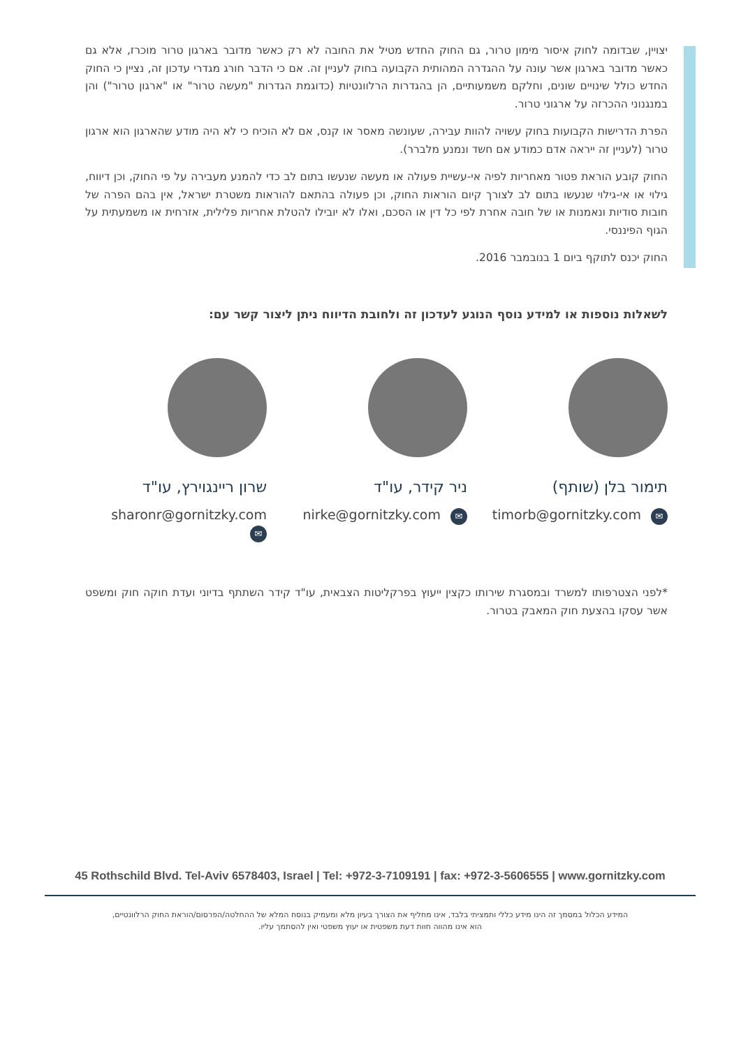יצויין, שבדומה לחוק איסור מימון טרור, גם החוק החדש מטיל את החובה לא רק כאשר מדובר בארגון טרור מוכרז, אלא גם כאשר מדובר בארגון אשר עונה על ההגדרה המהותית הקבועה בחוק לעניין זה. אם כי הדבר חורג מגדרי עדכון זה, נציין כי החוק החדש כולל שינויים שונים, וחלקם משמעותיים, הן בהגדרות הרלוונטיות (כדוגמת הגדרות "מעשה טרור" או "ארגון טרור") והן במנגנוני ההכרזה על ארגוני טרור.
הפרת הדרישות הקבועות בחוק עשויה להוות עבירה, שעונשה מאסר או קנס, אם לא הוכיח כי לא היה מודע שהארגון הוא ארגון טרור (לעניין זה ייראה אדם כמודע אם חשד ונמנע מלברר).
החוק קובע הוראת פטור מאחריות לפיה אי-עשיית פעולה או מעשה שנעשו בתום לב כדי להמנע מעבירה על פי החוק, וכן דיווח, גילוי או אי-גילוי שנעשו בתום לב לצורך קיום הוראות החוק, וכן פעולה בהתאם להוראות משטרת ישראל, אין בהם הפרה של חובות סודיות ונאמנות או של חובה אחרת לפי כל דין או הסכם, ואלו לא יובילו להטלת אחריות פלילית, אזרחית או משמעתית על הגוף הפיננסי.
החוק יכנס לתוקף ביום 1 בנובמבר 2016.
לשאלות נוספות או למידע נוסף הנוגע לעדכון זה ולחובת הדיווח ניתן ליצור קשר עם:
תימור בלן (שותף)
timorb@gornitzky.com ✉
ניר קידר, עו"ד
nirke@gornitzky.com ✉
שרון ריינגוירץ, עו"ד
sharonr@gornitzky.com ✉
*לפני הצטרפותו למשרד ובמסגרת שירותו כקצין ייעוץ בפרקליטות הצבאית, עו"ד קידר השתתף בדיוני ועדת חוקה חוק ומשפט אשר עסקו בהצעת חוק המאבק בטרור.
45 Rothschild Blvd. Tel-Aviv 6578403, Israel | Tel: +972-3-7109191 | fax: +972-3-5606555 | www.gornitzky.com
המידע הכלול במסמך זה הינו מידע כללי ותמציתי בלבד, אינו מחליף את הצורך בעיון מלא ומעמיק בנוסח המלא של ההחלטה/הפרסום/הוראת החוק הרלוונטיים,
הוא אינו מהווה חוות דעת משפטית או יעוץ משפטי ואין להסתמך עליו.